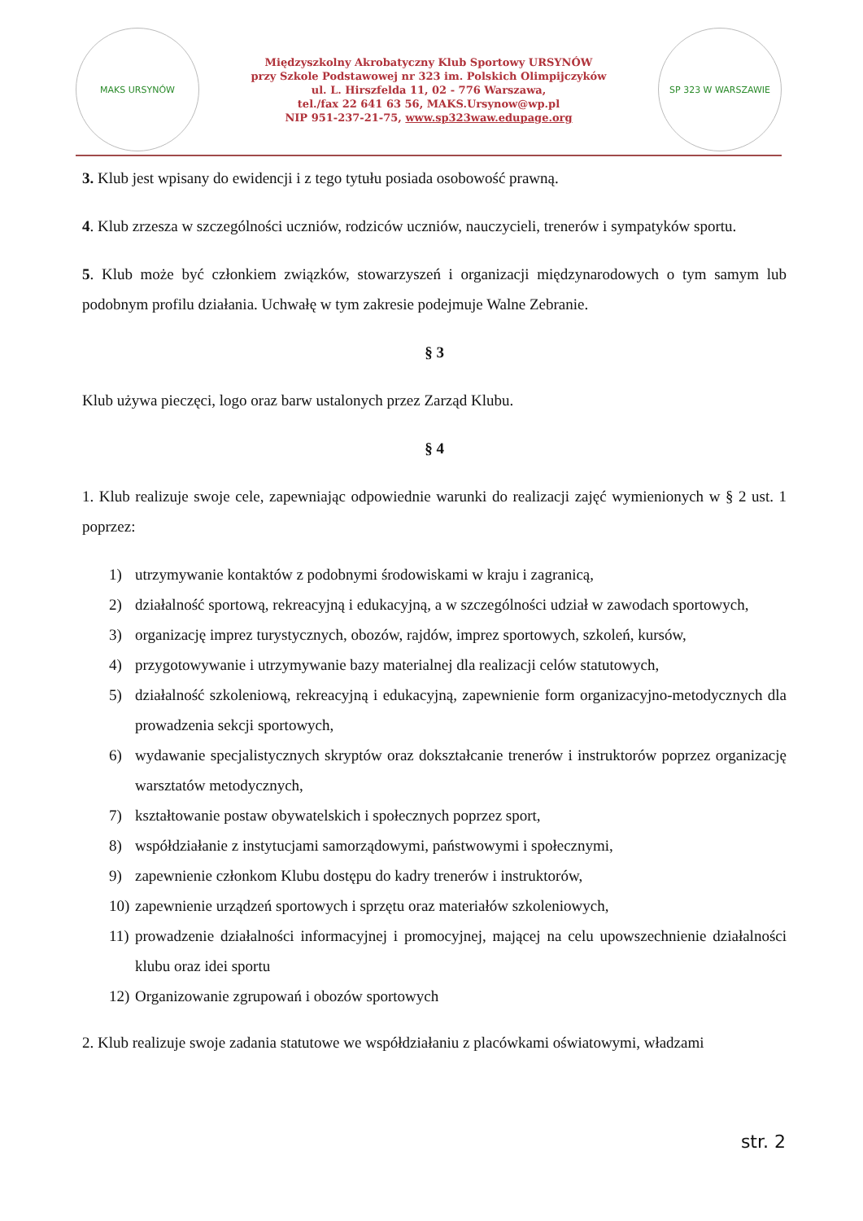MAKS URSYNÓW
Międzyszkolny Akrobatyczny Klub Sportowy URSYNÓW
przy Szkole Podstawowej nr 323 im. Polskich Olimpijczyków
ul. L. Hirszfelda 11, 02 - 776 Warszawa,
tel./fax 22 641 63 56, MAKS.Ursynow@wp.pl
NIP 951-237-21-75, www.sp323waw.edupage.org
SP 323 W WARSZAWIE
3. Klub jest wpisany do ewidencji i z tego tytułu posiada osobowość prawną.
4. Klub zrzesza w szczególności uczniów, rodziców uczniów, nauczycieli, trenerów i sympatyków sportu.
5. Klub może być członkiem związków, stowarzyszeń i organizacji międzynarodowych o tym samym lub podobnym profilu działania. Uchwałę w tym zakresie podejmuje Walne Zebranie.
§ 3
Klub używa pieczęci, logo oraz barw ustalonych przez Zarząd Klubu.
§ 4
1. Klub realizuje swoje cele, zapewniając odpowiednie warunki do realizacji zajęć wymienionych w § 2 ust. 1 poprzez:
1) utrzymywanie kontaktów z podobnymi środowiskami w kraju i zagranicą,
2) działalność sportową, rekreacyjną i edukacyjną, a w szczególności udział w zawodach sportowych,
3) organizację imprez turystycznych, obozów, rajdów, imprez sportowych, szkoleń, kursów,
4) przygotowywanie i utrzymywanie bazy materialnej dla realizacji celów statutowych,
5) działalność szkoleniową, rekreacyjną i edukacyjną, zapewnienie form organizacyjno-metodycznych dla prowadzenia sekcji sportowych,
6) wydawanie specjalistycznych skryptów oraz dokształcanie trenerów i instruktorów poprzez organizację warsztatów metodycznych,
7) kształtowanie postaw obywatelskich i społecznych poprzez sport,
8) współdziałanie z instytucjami samorządowymi, państwowymi i społecznymi,
9) zapewnienie członkom Klubu dostępu do kadry trenerów i instruktorów,
10)
zapewnienie urządzeń sportowych i sprzętu oraz materiałów szkoleniowych,
11)
prowadzenie działalności informacyjnej i promocyjnej, mającej na celu upowszechnienie działalności klubu oraz idei sportu
12)
Organizowanie zgrupowań i obozów sportowych
2. Klub realizuje swoje zadania statutowe we współdziałaniu z placówkami oświatowymi, władzami
str. 2